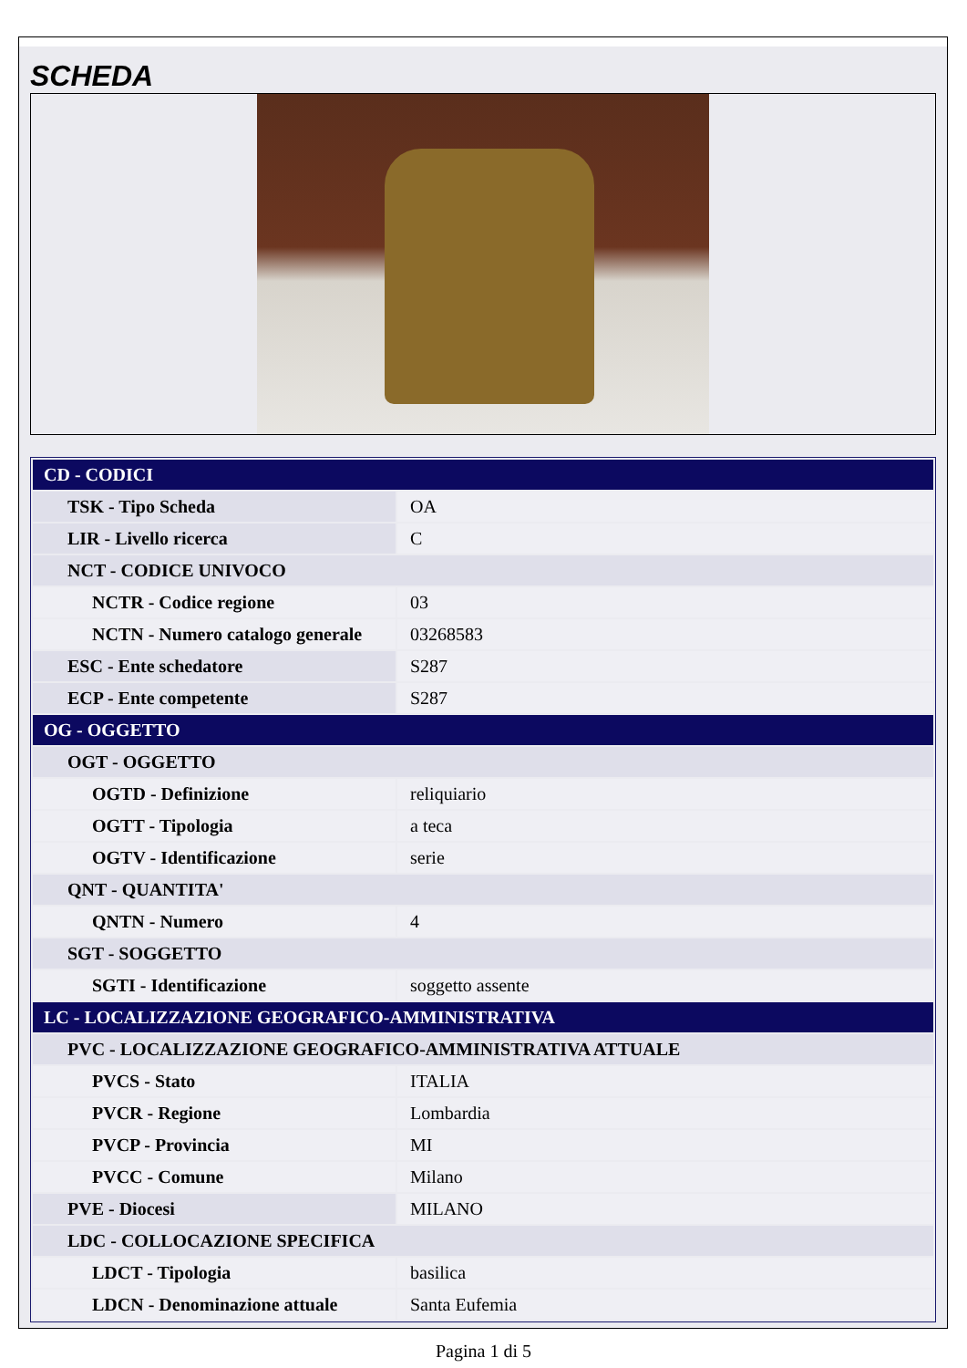SCHEDA
| CD - CODICI | |
| TSK - Tipo Scheda | OA |
| LIR - Livello ricerca | C |
| NCT - CODICE UNIVOCO | |
| NCTR - Codice regione | 03 |
| NCTN - Numero catalogo generale | 03268583 |
| ESC - Ente schedatore | S287 |
| ECP - Ente competente | S287 |
| OG - OGGETTO | |
| OGT - OGGETTO | |
| OGTD - Definizione | reliquiario |
| OGTT - Tipologia | a teca |
| OGTV - Identificazione | serie |
| QNT - QUANTITA' | |
| QNTN - Numero | 4 |
| SGT - SOGGETTO | |
| SGTI - Identificazione | soggetto assente |
| LC - LOCALIZZAZIONE GEOGRAFICO-AMMINISTRATIVA | |
| PVC - LOCALIZZAZIONE GEOGRAFICO-AMMINISTRATIVA ATTUALE | |
| PVCS - Stato | ITALIA |
| PVCR - Regione | Lombardia |
| PVCP - Provincia | MI |
| PVCC - Comune | Milano |
| PVE - Diocesi | MILANO |
| LDC - COLLOCAZIONE SPECIFICA | |
| LDCT - Tipologia | basilica |
| LDCN - Denominazione attuale | Santa Eufemia |
Pagina 1 di 5